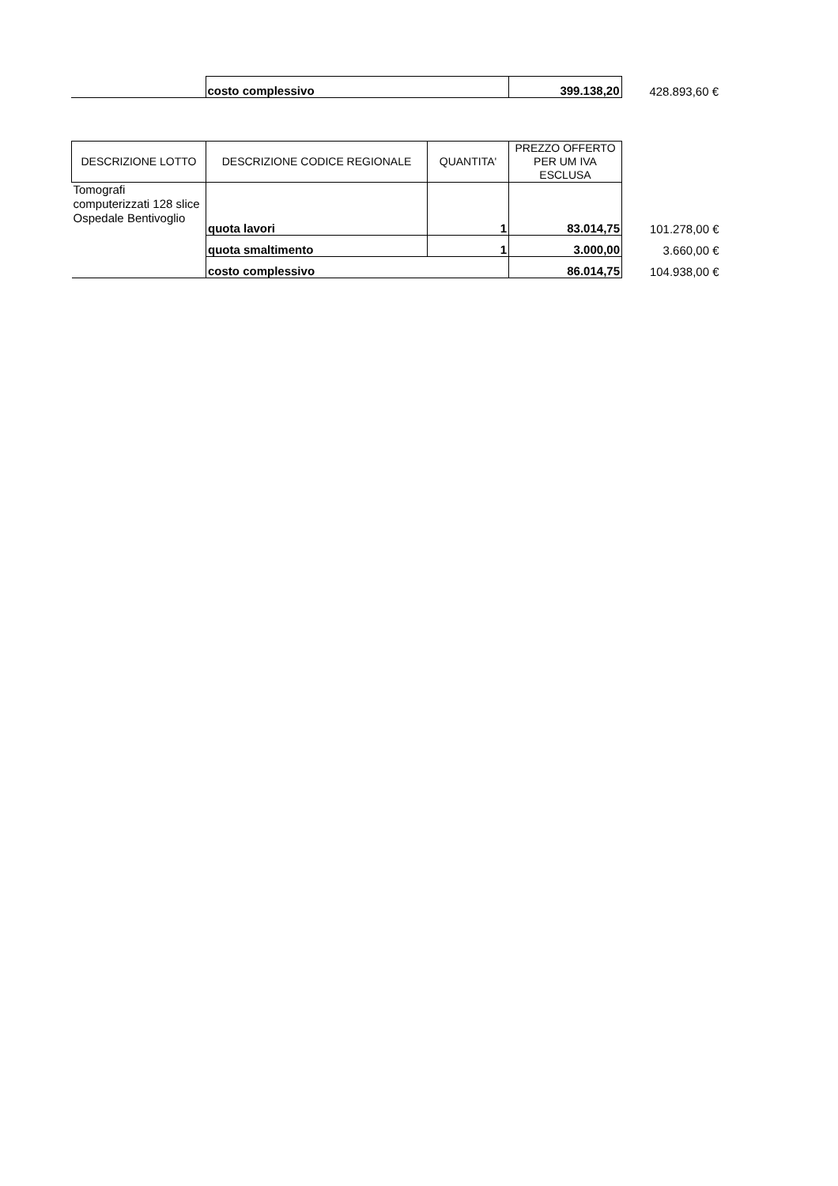| | costo complessivo | 399.138,20 | 428.893,60 € |
| DESCRIZIONE LOTTO | DESCRIZIONE CODICE REGIONALE | QUANTITA' | PREZZO OFFERTO PER UM IVA ESCLUSA | |
| Tomografi computerizzati 128 slice Ospedale Bentivoglio | quota lavori | 1 | 83.014,75 | 101.278,00 € |
| | quota smaltimento | 1 | 3.000,00 | 3.660,00 € |
| | costo complessivo | | 86.014,75 | 104.938,00 € |